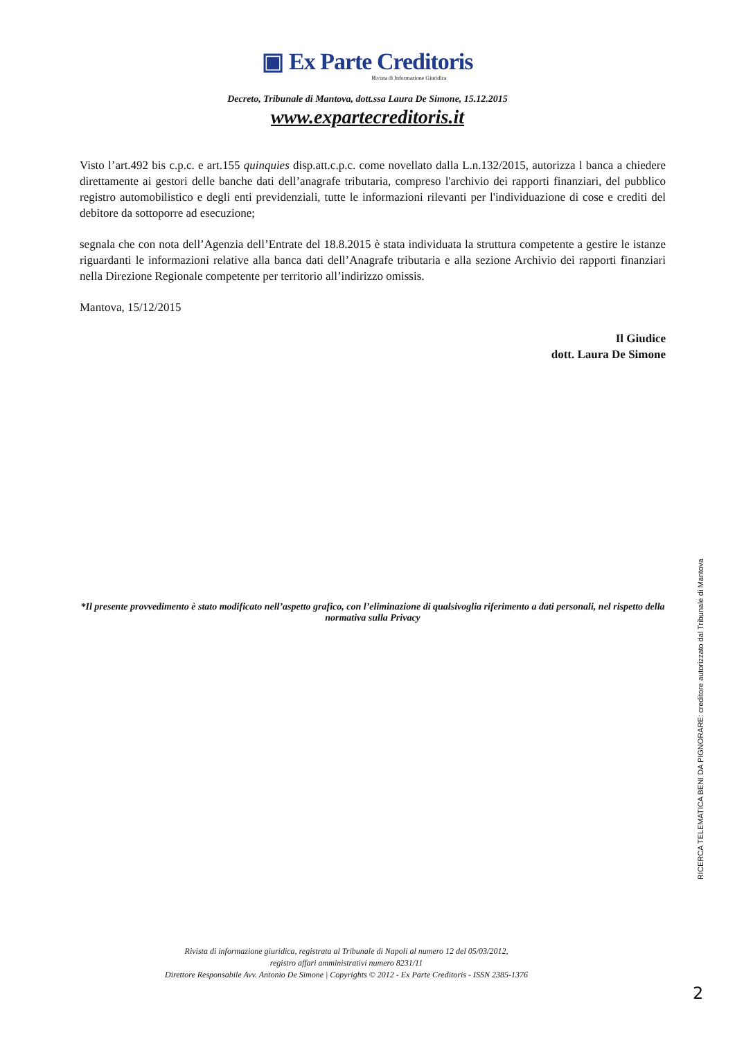▣ Ex Parte Creditoris
Rivista di Informazione Giuridica
Decreto, Tribunale di Mantova, dott.ssa Laura De Simone, 15.12.2015
www.expartecreditoris.it
Visto l’art.492 bis c.p.c. e art.155 quinquies disp.att.c.p.c. come novellato dalla L.n.132/2015, autorizza l banca a chiedere direttamente ai gestori delle banche dati dell’anagrafe tributaria, compreso l'archivio dei rapporti finanziari, del pubblico registro automobilistico e degli enti previdenziali, tutte le informazioni rilevanti per l'individuazione di cose e crediti del debitore da sottoporre ad esecuzione;
segnala che con nota dell’Agenzia dell’Entrate del 18.8.2015 è stata individuata la struttura competente a gestire le istanze riguardanti le informazioni relative alla banca dati dell’Anagrafe tributaria e alla sezione Archivio dei rapporti finanziari nella Direzione Regionale competente per territorio all’indirizzo omissis.
Mantova, 15/12/2015
Il Giudice
dott. Laura De Simone
*Il presente provvedimento è stato modificato nell’aspetto grafico, con l’eliminazione di qualsivoglia riferimento a dati personali, nel rispetto della normativa sulla Privacy
Rivista di informazione giuridica, registrata al Tribunale di Napoli al numero 12 del 05/03/2012,
registro affari amministrativi numero 8231/11
Direttore Responsabile Avv. Antonio De Simone | Copyrights © 2012 - Ex Parte Creditoris - ISSN 2385-1376
RICERCA TELEMATICA BENI DA PIGNORARE: creditore autorizzato dal Tribunale di Mantova
2